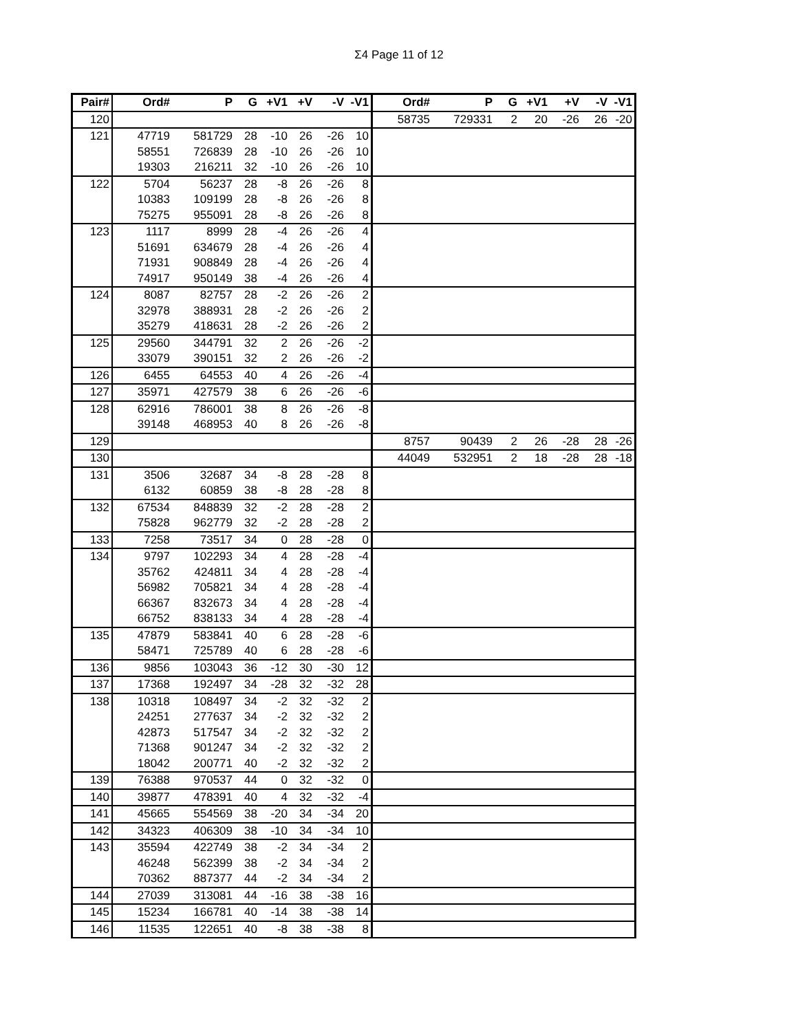Σ4 Page 11 of 12
| Pair# | Ord# | P | G | +V1 | +V | -V | -V1 | Ord# | P | G | +V1 | +V | -V | -V1 |
| --- | --- | --- | --- | --- | --- | --- | --- | --- | --- | --- | --- | --- | --- | --- |
| 120 | | | | | | | | 58735 | 729331 | 2 | 20 | -26 | 26 | -20 |
| 121 | 47719 | 581729 | 28 | -10 | 26 | -26 | 10 | | | | | | | |
| | 58551 | 726839 | 28 | -10 | 26 | -26 | 10 | | | | | | | |
| | 19303 | 216211 | 32 | -10 | 26 | -26 | 10 | | | | | | | |
| 122 | 5704 | 56237 | 28 | -8 | 26 | -26 | 8 | | | | | | | |
| | 10383 | 109199 | 28 | -8 | 26 | -26 | 8 | | | | | | | |
| | 75275 | 955091 | 28 | -8 | 26 | -26 | 8 | | | | | | | |
| 123 | 1117 | 8999 | 28 | -4 | 26 | -26 | 4 | | | | | | | |
| | 51691 | 634679 | 28 | -4 | 26 | -26 | 4 | | | | | | | |
| | 71931 | 908849 | 28 | -4 | 26 | -26 | 4 | | | | | | | |
| | 74917 | 950149 | 38 | -4 | 26 | -26 | 4 | | | | | | | |
| 124 | 8087 | 82757 | 28 | -2 | 26 | -26 | 2 | | | | | | | |
| | 32978 | 388931 | 28 | -2 | 26 | -26 | 2 | | | | | | | |
| | 35279 | 418631 | 28 | -2 | 26 | -26 | 2 | | | | | | | |
| 125 | 29560 | 344791 | 32 | 2 | 26 | -26 | -2 | | | | | | | |
| | 33079 | 390151 | 32 | 2 | 26 | -26 | -2 | | | | | | | |
| 126 | 6455 | 64553 | 40 | 4 | 26 | -26 | -4 | | | | | | | |
| 127 | 35971 | 427579 | 38 | 6 | 26 | -26 | -6 | | | | | | | |
| 128 | 62916 | 786001 | 38 | 8 | 26 | -26 | -8 | | | | | | | |
| | 39148 | 468953 | 40 | 8 | 26 | -26 | -8 | | | | | | | |
| 129 | | | | | | | | 8757 | 90439 | 2 | 26 | -28 | 28 | -26 |
| 130 | | | | | | | | 44049 | 532951 | 2 | 18 | -28 | 28 | -18 |
| 131 | 3506 | 32687 | 34 | -8 | 28 | -28 | 8 | | | | | | | |
| | 6132 | 60859 | 38 | -8 | 28 | -28 | 8 | | | | | | | |
| 132 | 67534 | 848839 | 32 | -2 | 28 | -28 | 2 | | | | | | | |
| | 75828 | 962779 | 32 | -2 | 28 | -28 | 2 | | | | | | | |
| 133 | 7258 | 73517 | 34 | 0 | 28 | -28 | 0 | | | | | | | |
| 134 | 9797 | 102293 | 34 | 4 | 28 | -28 | -4 | | | | | | | |
| | 35762 | 424811 | 34 | 4 | 28 | -28 | -4 | | | | | | | |
| | 56982 | 705821 | 34 | 4 | 28 | -28 | -4 | | | | | | | |
| | 66367 | 832673 | 34 | 4 | 28 | -28 | -4 | | | | | | | |
| | 66752 | 838133 | 34 | 4 | 28 | -28 | -4 | | | | | | | |
| 135 | 47879 | 583841 | 40 | 6 | 28 | -28 | -6 | | | | | | | |
| | 58471 | 725789 | 40 | 6 | 28 | -28 | -6 | | | | | | | |
| 136 | 9856 | 103043 | 36 | -12 | 30 | -30 | 12 | | | | | | | |
| 137 | 17368 | 192497 | 34 | -28 | 32 | -32 | 28 | | | | | | | |
| 138 | 10318 | 108497 | 34 | -2 | 32 | -32 | 2 | | | | | | | |
| | 24251 | 277637 | 34 | -2 | 32 | -32 | 2 | | | | | | | |
| | 42873 | 517547 | 34 | -2 | 32 | -32 | 2 | | | | | | | |
| | 71368 | 901247 | 34 | -2 | 32 | -32 | 2 | | | | | | | |
| | 18042 | 200771 | 40 | -2 | 32 | -32 | 2 | | | | | | | |
| 139 | 76388 | 970537 | 44 | 0 | 32 | -32 | 0 | | | | | | | |
| 140 | 39877 | 478391 | 40 | 4 | 32 | -32 | -4 | | | | | | | |
| 141 | 45665 | 554569 | 38 | -20 | 34 | -34 | 20 | | | | | | | |
| 142 | 34323 | 406309 | 38 | -10 | 34 | -34 | 10 | | | | | | | |
| 143 | 35594 | 422749 | 38 | -2 | 34 | -34 | 2 | | | | | | | |
| | 46248 | 562399 | 38 | -2 | 34 | -34 | 2 | | | | | | | |
| | 70362 | 887377 | 44 | -2 | 34 | -34 | 2 | | | | | | | |
| 144 | 27039 | 313081 | 44 | -16 | 38 | -38 | 16 | | | | | | | |
| 145 | 15234 | 166781 | 40 | -14 | 38 | -38 | 14 | | | | | | | |
| 146 | 11535 | 122651 | 40 | -8 | 38 | -38 | 8 | | | | | | | |